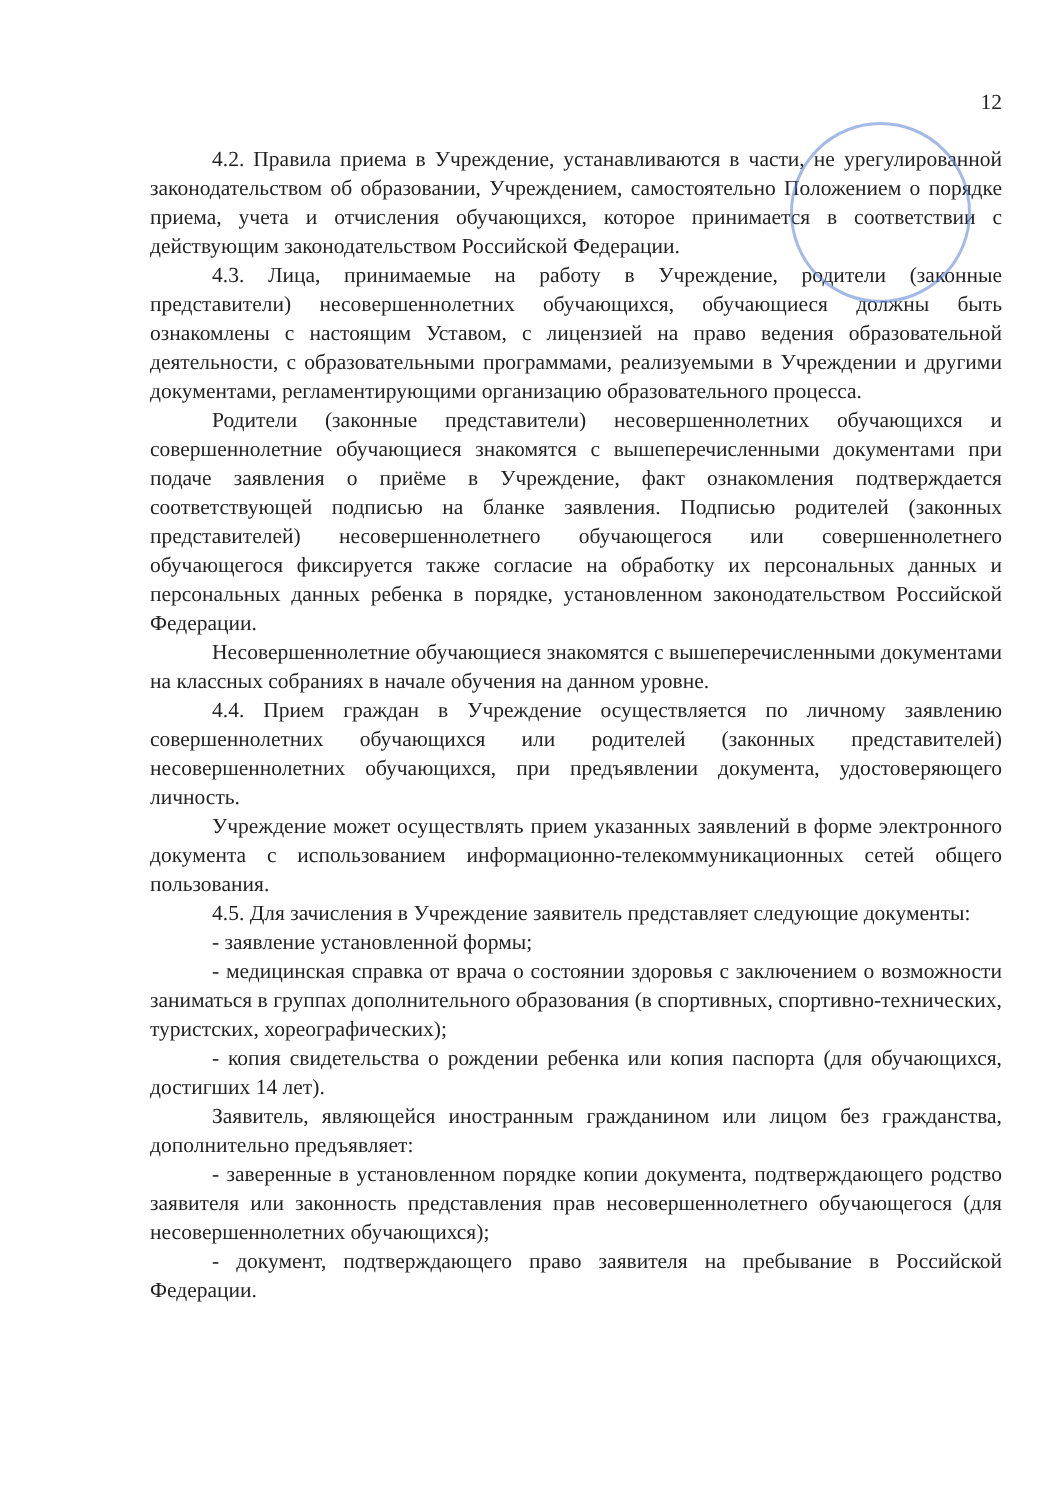12
4.2. Правила приема в Учреждение, устанавливаются в части, не урегулированной законодательством об образовании, Учреждением, самостоятельно Положением о порядке приема, учета и отчисления обучающихся, которое принимается в соответствии с действующим законодательством Российской Федерации.
4.3. Лица, принимаемые на работу в Учреждение, родители (законные представители) несовершеннолетних обучающихся, обучающиеся должны быть ознакомлены с настоящим Уставом, с лицензией на право ведения образовательной деятельности, с образовательными программами, реализуемыми в Учреждении и другими документами, регламентирующими организацию образовательного процесса.
Родители (законные представители) несовершеннолетних обучающихся и совершеннолетние обучающиеся знакомятся с вышеперечисленными документами при подаче заявления о приёме в Учреждение, факт ознакомления подтверждается соответствующей подписью на бланке заявления. Подписью родителей (законных представителей) несовершеннолетнего обучающегося или совершеннолетнего обучающегося фиксируется также согласие на обработку их персональных данных и персональных данных ребенка в порядке, установленном законодательством Российской Федерации.
Несовершеннолетние обучающиеся знакомятся с вышеперечисленными документами на классных собраниях в начале обучения на данном уровне.
4.4. Прием граждан в Учреждение осуществляется по личному заявлению совершеннолетних обучающихся или родителей (законных представителей) несовершеннолетних обучающихся, при предъявлении документа, удостоверяющего личность.
Учреждение может осуществлять прием указанных заявлений в форме электронного документа с использованием информационно-телекоммуникационных сетей общего пользования.
4.5. Для зачисления в Учреждение заявитель представляет следующие документы:
- заявление установленной формы;
- медицинская справка от врача о состоянии здоровья с заключением о возможности заниматься в группах дополнительного образования (в спортивных, спортивно-технических, туристских, хореографических);
- копия свидетельства о рождении ребенка или копия паспорта (для обучающихся, достигших 14 лет).
Заявитель, являющейся иностранным гражданином или лицом без гражданства, дополнительно предъявляет:
- заверенные в установленном порядке копии документа, подтверждающего родство заявителя или законность представления прав несовершеннолетнего обучающегося (для несовершеннолетних обучающихся);
- документ, подтверждающего право заявителя на пребывание в Российской Федерации.